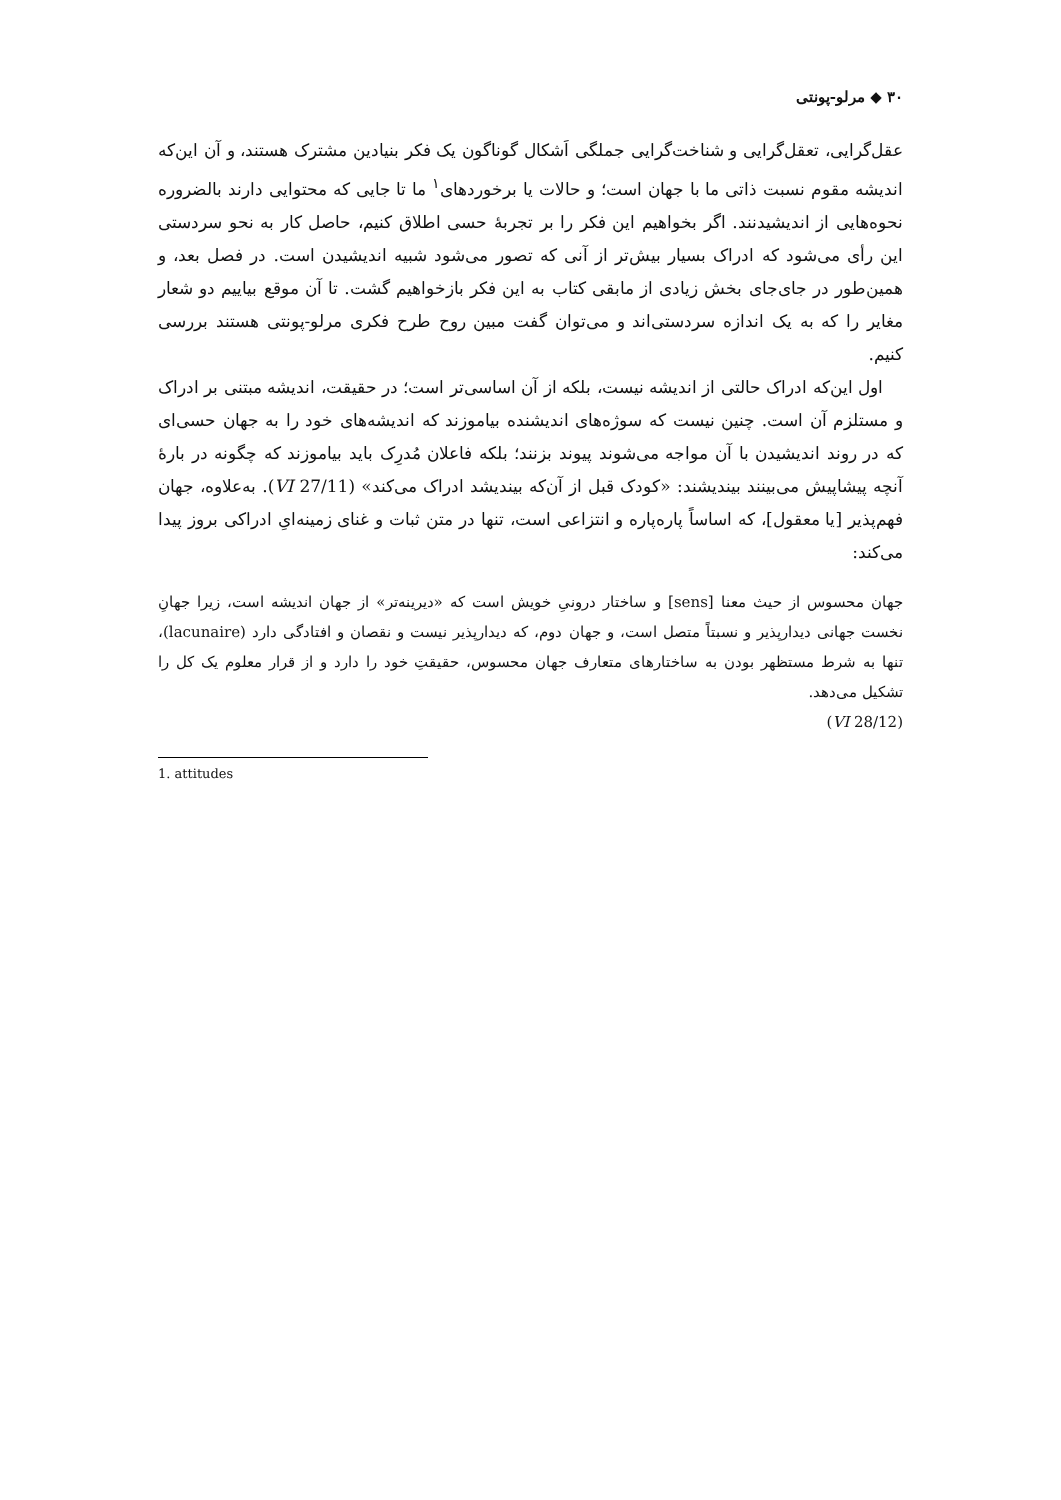۳۰ ◆ مرلو-پونتی
عقل‌گرایی، تعقل‌گرایی و شناخت‌گرایی جملگی اَشکال گوناگون یک فکر بنیادین مشترک هستند، و آن این‌که اندیشه مقوم نسبت ذاتی ما با جهان است؛ و حالات یا برخوردهای<sup>۱</sup> ما تا جایی که محتوایی دارند بالضروره نحوه‌هایی از اندیشیدنند. اگر بخواهیم این فکر را بر تجربهٔ حسی اطلاق کنیم، حاصل کار به نحو سردستی این رأی می‌شود که ادراک بسیار بیش‌تر از آنی که تصور می‌شود شبیه اندیشیدن است. در فصل بعد، و همین‌طور در جای‌جای بخش زیادی از مابقی کتاب به این فکر بازخواهیم گشت. تا آن موقع بیاییم دو شعار مغایر را که به یک اندازه سردستی‌اند و می‌توان گفت مبین روح طرح فکری مرلو-پونتی هستند بررسی کنیم.
اول این‌که ادراک حالتی از اندیشه نیست، بلکه از آن اساسی‌تر است؛ در حقیقت، اندیشه مبتنی بر ادراک و مستلزم آن است. چنین نیست که سوژه‌های اندیشنده بیاموزند که اندیشه‌های خود را به جهان حسی‌ای که در روند اندیشیدن با آن مواجه می‌شوند پیوند بزنند؛ بلکه فاعلان مُدرِک باید بیاموزند که چگونه در بارهٔ آنچه پیشاپیش می‌بینند بیندیشند: «کودک قبل از آن‌که بیندیشد ادراک می‌کند» (VI 27/11). به‌علاوه، جهان فهم‌پذیر [یا معقول]، که اساساً پاره‌پاره و انتزاعی است، تنها در متن ثبات و غنای زمینه‌ایِ ادراکی بروز پیدا می‌کند:
جهان محسوس از حیث معنا [sens] و ساختار درونیِ خویش است که «دیرینه‌تر» از جهان اندیشه است، زیرا جهانِ نخست جهانی دیدارپذیر و نسبتاً متصل است، و جهان دوم، که دیدارپذیر نیست و نقصان و افتادگی دارد (lacunaire)، تنها به شرط مستظهر بودن به ساختارهای متعارف جهان محسوس، حقیقتِ خود را دارد و از قرار معلوم یک کل را تشکیل می‌دهد.
(VI 28/12)
1. attitudes